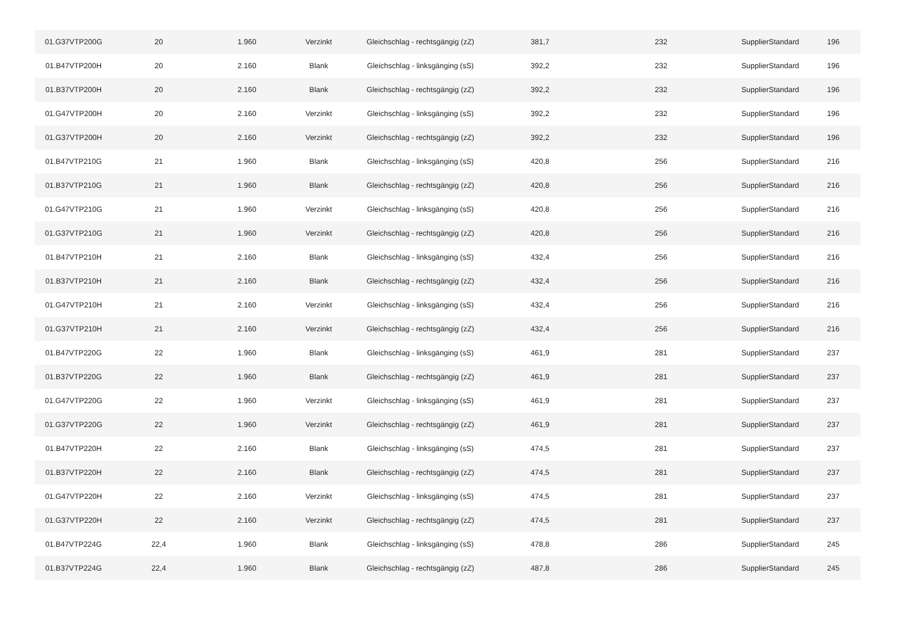| 01.G37VTP200G | 20 | 1.960 | Verzinkt | Gleichschlag - rechtsgängig (zZ) | 381,7 | 232 | SupplierStandard | 196 |
| 01.B47VTP200H | 20 | 2.160 | Blank | Gleichschlag - linksgänging (sS) | 392,2 | 232 | SupplierStandard | 196 |
| 01.B37VTP200H | 20 | 2.160 | Blank | Gleichschlag - rechtsgängig (zZ) | 392,2 | 232 | SupplierStandard | 196 |
| 01.G47VTP200H | 20 | 2.160 | Verzinkt | Gleichschlag - linksgänging (sS) | 392,2 | 232 | SupplierStandard | 196 |
| 01.G37VTP200H | 20 | 2.160 | Verzinkt | Gleichschlag - rechtsgängig (zZ) | 392,2 | 232 | SupplierStandard | 196 |
| 01.B47VTP210G | 21 | 1.960 | Blank | Gleichschlag - linksgänging (sS) | 420,8 | 256 | SupplierStandard | 216 |
| 01.B37VTP210G | 21 | 1.960 | Blank | Gleichschlag - rechtsgängig (zZ) | 420,8 | 256 | SupplierStandard | 216 |
| 01.G47VTP210G | 21 | 1.960 | Verzinkt | Gleichschlag - linksgänging (sS) | 420,8 | 256 | SupplierStandard | 216 |
| 01.G37VTP210G | 21 | 1.960 | Verzinkt | Gleichschlag - rechtsgängig (zZ) | 420,8 | 256 | SupplierStandard | 216 |
| 01.B47VTP210H | 21 | 2.160 | Blank | Gleichschlag - linksgänging (sS) | 432,4 | 256 | SupplierStandard | 216 |
| 01.B37VTP210H | 21 | 2.160 | Blank | Gleichschlag - rechtsgängig (zZ) | 432,4 | 256 | SupplierStandard | 216 |
| 01.G47VTP210H | 21 | 2.160 | Verzinkt | Gleichschlag - linksgänging (sS) | 432,4 | 256 | SupplierStandard | 216 |
| 01.G37VTP210H | 21 | 2.160 | Verzinkt | Gleichschlag - rechtsgängig (zZ) | 432,4 | 256 | SupplierStandard | 216 |
| 01.B47VTP220G | 22 | 1.960 | Blank | Gleichschlag - linksgänging (sS) | 461,9 | 281 | SupplierStandard | 237 |
| 01.B37VTP220G | 22 | 1.960 | Blank | Gleichschlag - rechtsgängig (zZ) | 461,9 | 281 | SupplierStandard | 237 |
| 01.G47VTP220G | 22 | 1.960 | Verzinkt | Gleichschlag - linksgänging (sS) | 461,9 | 281 | SupplierStandard | 237 |
| 01.G37VTP220G | 22 | 1.960 | Verzinkt | Gleichschlag - rechtsgängig (zZ) | 461,9 | 281 | SupplierStandard | 237 |
| 01.B47VTP220H | 22 | 2.160 | Blank | Gleichschlag - linksgänging (sS) | 474,5 | 281 | SupplierStandard | 237 |
| 01.B37VTP220H | 22 | 2.160 | Blank | Gleichschlag - rechtsgängig (zZ) | 474,5 | 281 | SupplierStandard | 237 |
| 01.G47VTP220H | 22 | 2.160 | Verzinkt | Gleichschlag - linksgänging (sS) | 474,5 | 281 | SupplierStandard | 237 |
| 01.G37VTP220H | 22 | 2.160 | Verzinkt | Gleichschlag - rechtsgängig (zZ) | 474,5 | 281 | SupplierStandard | 237 |
| 01.B47VTP224G | 22,4 | 1.960 | Blank | Gleichschlag - linksgänging (sS) | 478,8 | 286 | SupplierStandard | 245 |
| 01.B37VTP224G | 22,4 | 1.960 | Blank | Gleichschlag - rechtsgängig (zZ) | 487,8 | 286 | SupplierStandard | 245 |